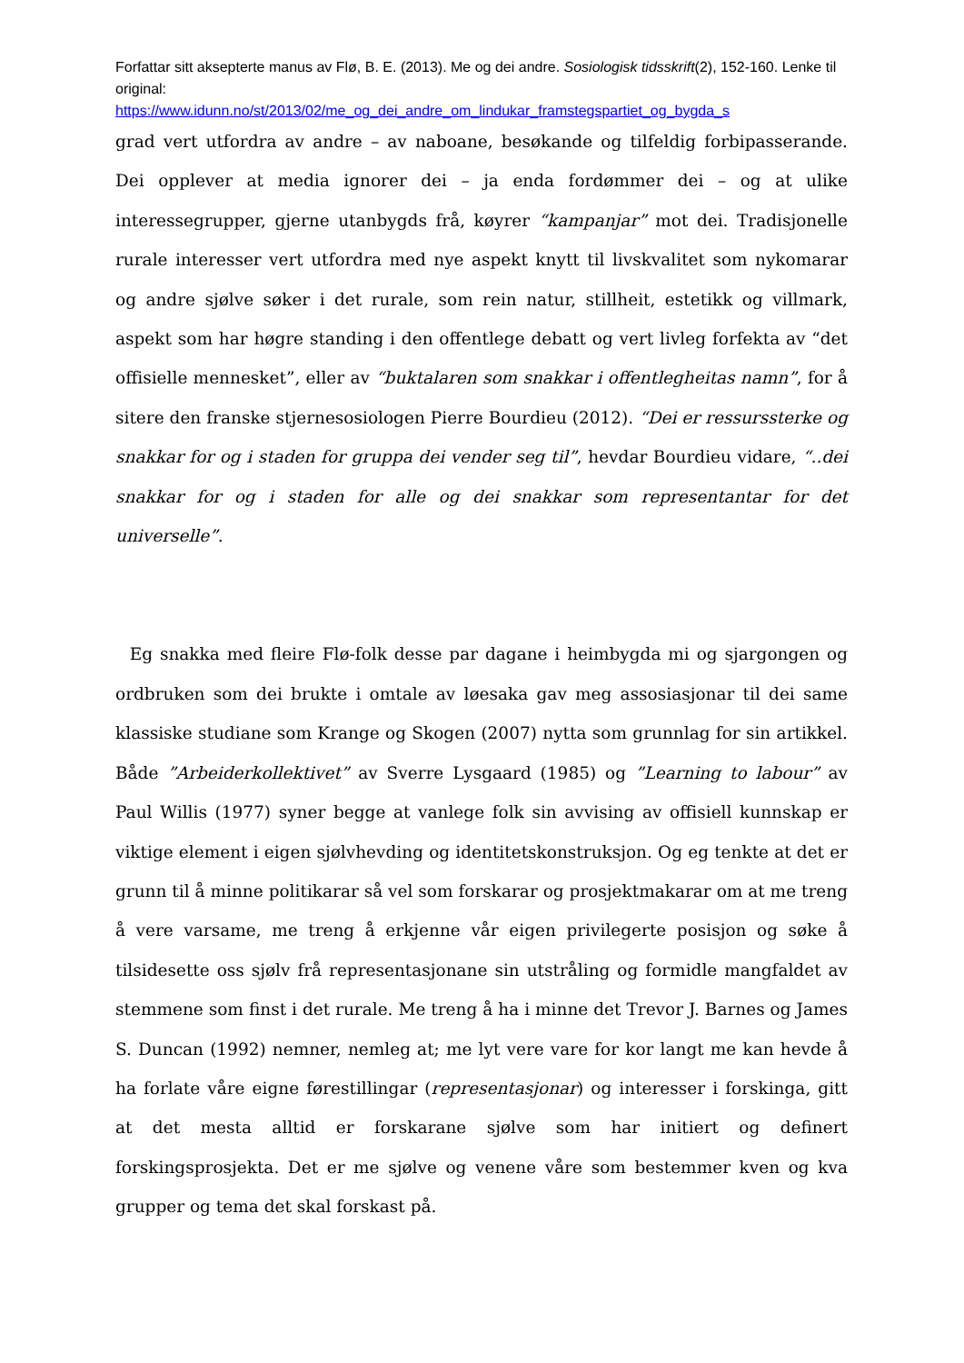Forfattar sitt aksepterte manus av Flø, B. E. (2013). Me og dei andre. Sosiologisk tidsskrift(2), 152-160. Lenke til original:
https://www.idunn.no/st/2013/02/me_og_dei_andre_om_lindukar_framstegspartiet_og_bygda_s
grad vert utfordra av andre – av naboane, besøkande og tilfeldig forbipasserande. Dei opplever at media ignorer dei – ja enda fordømmer dei – og at ulike interessegrupper, gjerne utanbygds frå, køyrer “kampanjar” mot dei. Tradisjonelle rurale interesser vert utfordra med nye aspekt knytt til livskvalitet som nykomarar og andre sjølve søker i det rurale, som rein natur, stillheit, estetikk og villmark, aspekt som har høgre standing i den offentlege debatt og vert livleg forfekta av “det offisielle mennesket”, eller av “buktalaren som snakkar i offentlegheitas namn”, for å sitere den franske stjernesosiologen Pierre Bourdieu (2012). “Dei er ressurssterke og snakkar for og i staden for gruppa dei vender seg til”, hevdar Bourdieu vidare, “..dei snakkar for og i staden for alle og dei snakkar som representantar for det universelle”.
Eg snakka med fleire Flø-folk desse par dagane i heimbygda mi og sjargongen og ordbruken som dei brukte i omtale av løesaka gav meg assosiasjonar til dei same klassiske studiane som Krange og Skogen (2007) nytta som grunnlag for sin artikkel. Både ”Arbeiderkollektivet” av Sverre Lysgaard (1985) og ”Learning to labour” av Paul Willis (1977) syner begge at vanlege folk sin avvising av offisiell kunnskap er viktige element i eigen sjølvhevding og identitetskonstruksjon. Og eg tenkte at det er grunn til å minne politikarar så vel som forskarar og prosjektmakarar om at me treng å vere varsame, me treng å erkjenne vår eigen privilegerte posisjon og søke å tilsidesette oss sjølv frå representasjonane sin utstråling og formidle mangfaldet av stemmene som finst i det rurale. Me treng å ha i minne det Trevor J. Barnes og James S. Duncan (1992) nemner, nemleg at; me lyt vere vare for kor langt me kan hevde å ha forlate våre eigne førestillingar (representasjonar) og interesser i forskinga, gitt at det mesta alltid er forskarane sjølve som har initiert og definert forskingsprosjekta. Det er me sjølve og venene våre som bestemmer kven og kva grupper og tema det skal forskast på.